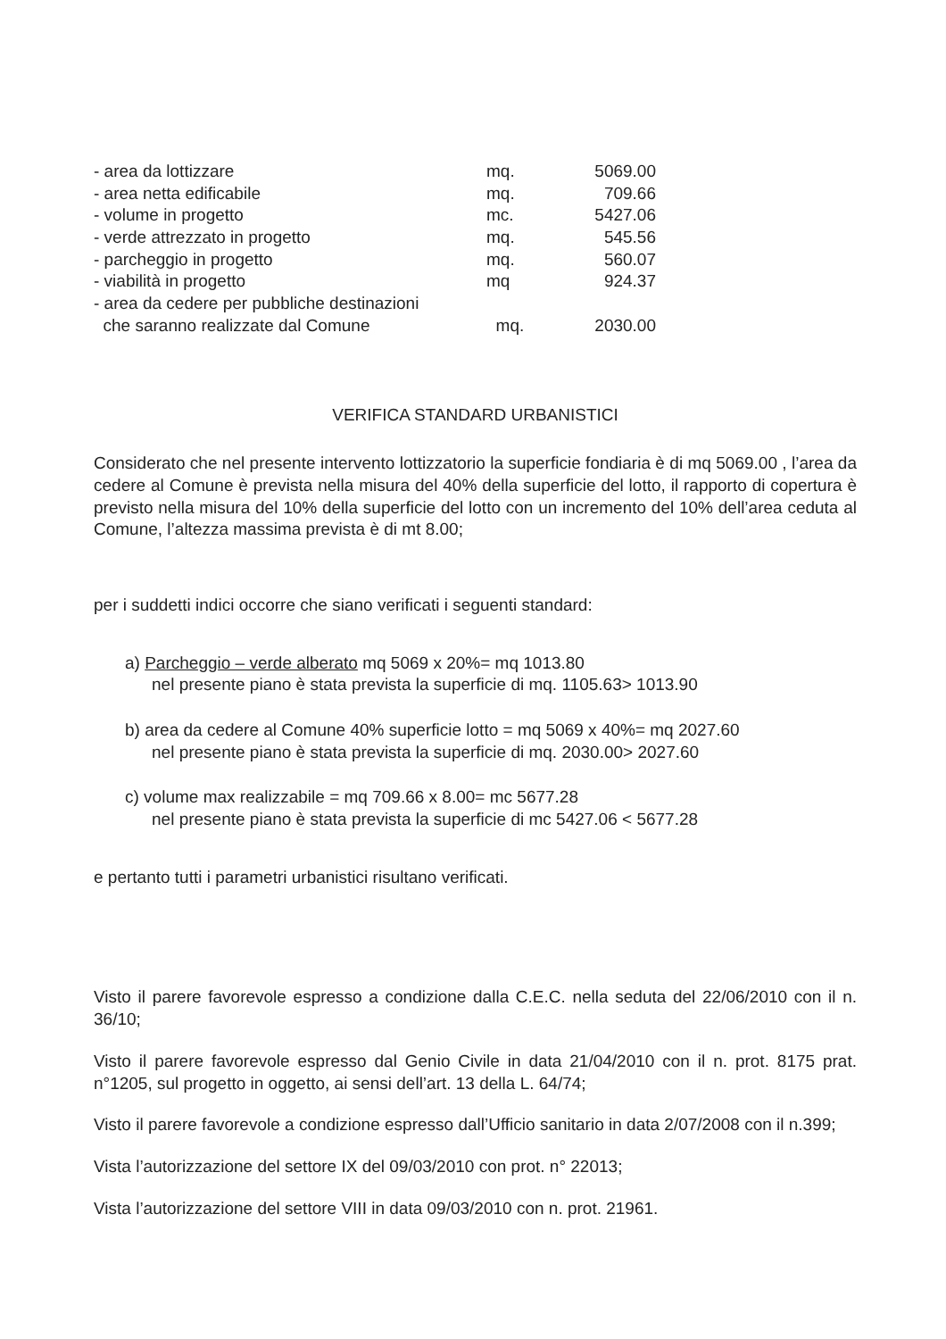| - area da lottizzare | mq. | 5069.00 |
| - area netta edificabile | mq. | 709.66 |
| - volume in progetto | mc. | 5427.06 |
| - verde attrezzato in progetto | mq. | 545.56 |
| - parcheggio in progetto | mq. | 560.07 |
| - viabilità in progetto | mq | 924.37 |
| - area da cedere per pubbliche destinazioni che saranno realizzate dal Comune | mq. | 2030.00 |
VERIFICA STANDARD URBANISTICI
Considerato che nel presente intervento lottizzatorio la superficie fondiaria è di mq 5069.00 , l’area da cedere al Comune è prevista nella misura del 40% della superficie del lotto, il rapporto di copertura è previsto nella misura del 10% della superficie del lotto con un incremento del 10% dell’area ceduta al Comune, l’altezza massima prevista è di mt 8.00;
per i suddetti indici occorre che siano verificati i seguenti standard:
a) Parcheggio – verde alberato mq 5069 x 20%= mq 1013.80
nel presente piano è stata prevista la superficie di mq. 1105.63> 1013.90
b) area da cedere al Comune 40% superficie lotto = mq 5069 x 40%= mq 2027.60
nel presente piano è stata prevista la superficie di mq. 2030.00> 2027.60
c) volume max realizzabile = mq 709.66 x 8.00= mc 5677.28
nel presente piano è stata prevista la superficie di mc 5427.06 < 5677.28
e pertanto tutti i parametri urbanistici risultano verificati.
Visto il parere favorevole espresso a condizione dalla C.E.C. nella seduta del 22/06/2010 con il n. 36/10;
Visto il parere favorevole espresso dal Genio Civile in data 21/04/2010 con il n. prot. 8175 prat. n°1205, sul progetto in oggetto, ai sensi dell’art. 13 della L. 64/74;
Visto il parere favorevole a condizione espresso dall’Ufficio sanitario in data 2/07/2008 con il n.399;
Vista l’autorizzazione del settore IX del 09/03/2010 con prot. n° 22013;
Vista l’autorizzazione del settore VIII in data 09/03/2010 con n. prot. 21961.